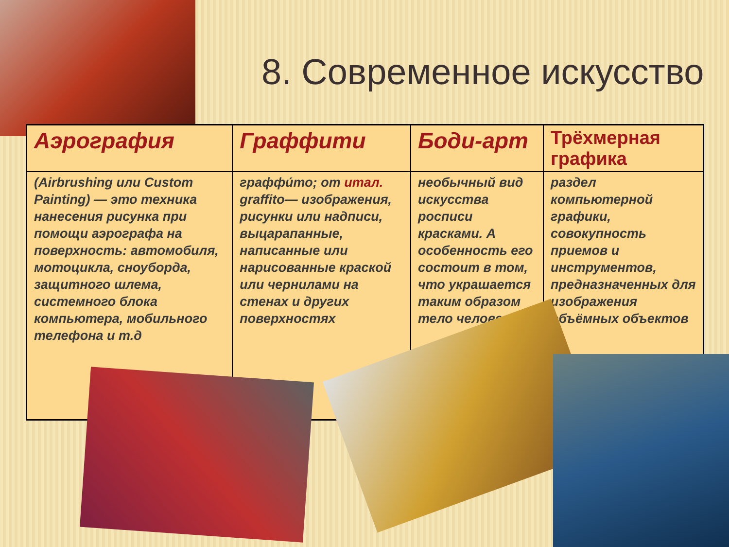8. Современное искусство
| Аэрография | Граффити | Боди-арт | Трёхмерная графика |
| --- | --- | --- | --- |
| (Airbrushing или Custom Painting) — это техника нанесения рисунка при помощи аэрографа на поверхность: автомобиля, мотоцикла, сноуборда, защитного шлема, системного блока компьютера, мобильного телефона и т.д | граффи́то; от итал. graffito— изображения, рисунки или надписи, выцарапанные, написанные или нарисованные краской или чернилами на стенах и других поверхностях | необычный вид искусства росписи красками. А особенность его состоит в том, что украшается таким образом тело человека | раздел компьютерной графики, совокупность приемов и инструментов, предназначенных для изображения объёмных объектов |